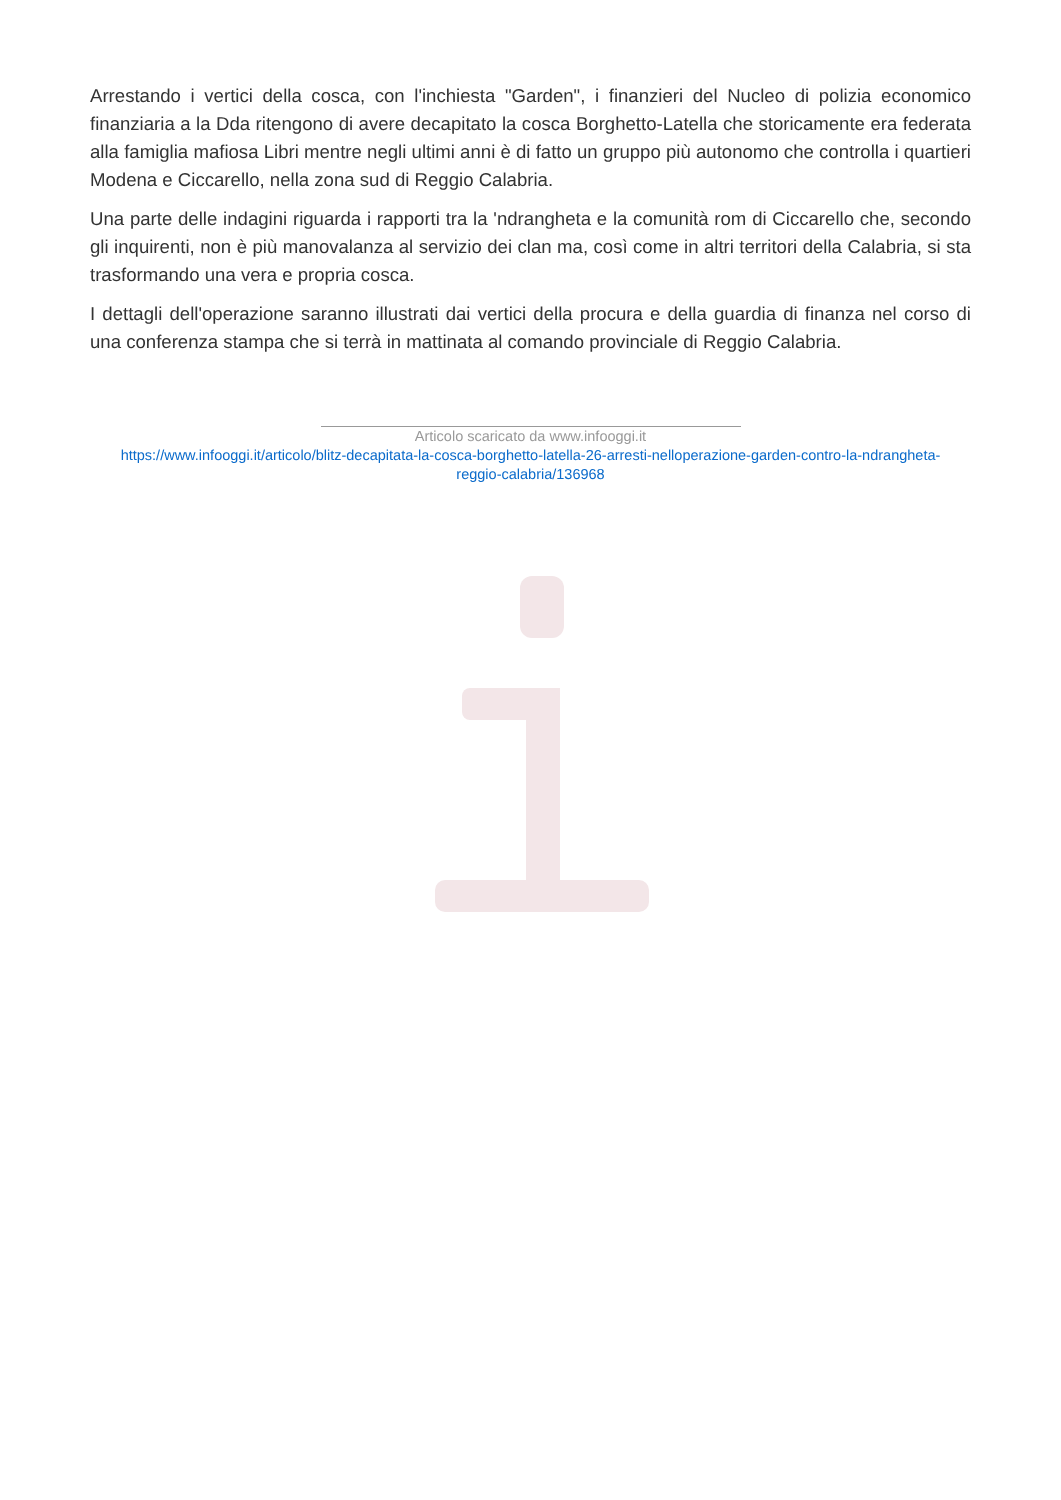Arrestando i vertici della cosca, con l'inchiesta "Garden", i finanzieri del Nucleo di polizia economico finanziaria a la Dda ritengono di avere decapitato la cosca Borghetto-Latella che storicamente era federata alla famiglia mafiosa Libri mentre negli ultimi anni è di fatto un gruppo più autonomo che controlla i quartieri Modena e Ciccarello, nella zona sud di Reggio Calabria.
Una parte delle indagini riguarda i rapporti tra la 'ndrangheta e la comunità rom di Ciccarello che, secondo gli inquirenti, non è più manovalanza al servizio dei clan ma, così come in altri territori della Calabria, si sta trasformando una vera e propria cosca.
I dettagli dell'operazione saranno illustrati dai vertici della procura e della guardia di finanza nel corso di una conferenza stampa che si terrà in mattinata al comando provinciale di Reggio Calabria.
Articolo scaricato da www.infooggi.it
https://www.infooggi.it/articolo/blitz-decapitata-la-cosca-borghetto-latella-26-arresti-nelloperazione-garden-contro-la-ndrangheta-reggio-calabria/136968